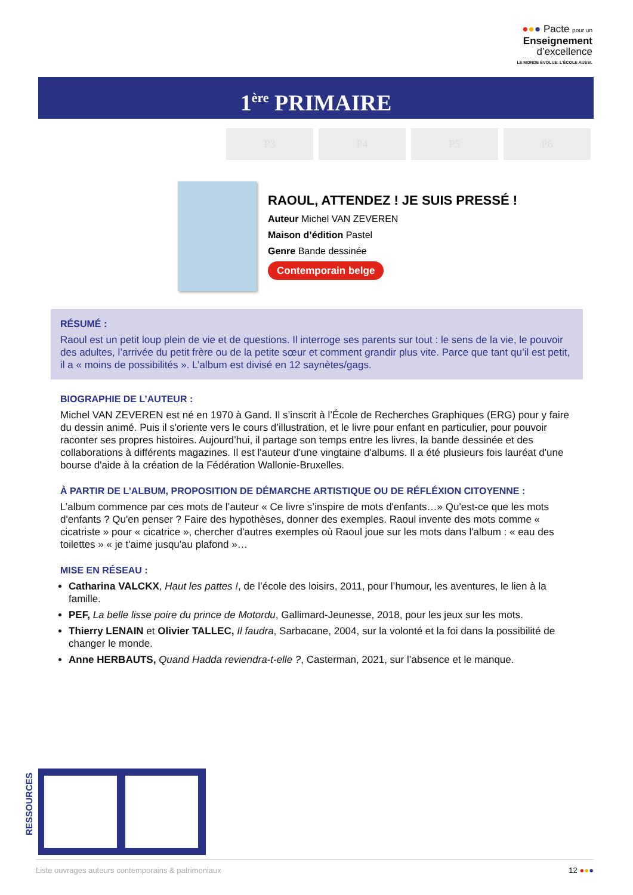●●● Pacte pour un
Enseignement
d’excellence
LE MONDE ÉVOLUE. L’ÉCOLE AUSSI.
1<sup>ère</sup> PRIMAIRE
P3 P4 P5 P6
RAOUL, ATTENDEZ ! JE SUIS PRESSÉ !
Auteur Michel VAN ZEVEREN
Maison d’édition Pastel
Genre Bande dessinée
Contemporain belge
RÉSUMÉ :
Raoul est un petit loup plein de vie et de questions. Il interroge ses parents sur tout : le sens de la vie, le pouvoir des adultes, l’arrivée du petit frère ou de la petite sœur et comment grandir plus vite. Parce que tant qu’il est petit, il a « moins de possibilités ». L’album est divisé en 12 saynètes/gags.
BIOGRAPHIE DE L’AUTEUR :
Michel VAN ZEVEREN est né en 1970 à Gand. Il s’inscrit à l’École de Recherches Graphiques (ERG) pour y faire du dessin animé. Puis il s'oriente vers le cours d’illustration, et le livre pour enfant en particulier, pour pouvoir raconter ses propres histoires. Aujourd’hui, il partage son temps entre les livres, la bande dessinée et des collaborations à différents magazines. Il est l'auteur d'une vingtaine d'albums. Il a été plusieurs fois lauréat d'une bourse d'aide à la création de la Fédération Wallonie-Bruxelles.
À PARTIR DE L’ALBUM, PROPOSITION DE DÉMARCHE ARTISTIQUE OU DE RÉFLÉXION CITOYENNE :
L’album commence par ces mots de l’auteur « Ce livre s’inspire de mots d'enfants…» Qu'est-ce que les mots d'enfants ? Qu'en penser ? Faire des hypothèses, donner des exemples. Raoul invente des mots comme « cicatriste » pour « cicatrice », chercher d'autres exemples où Raoul joue sur les mots dans l'album : « eau des toilettes » « je t'aime jusqu'au plafond »…
MISE EN RÉSEAU :
Catharina VALCKX, Haut les pattes !, de l’école des loisirs, 2011, pour l’humour, les aventures, le lien à la famille.
PEF, La belle lisse poire du prince de Motordu, Gallimard-Jeunesse, 2018, pour les jeux sur les mots.
Thierry LENAIN et Olivier TALLEC, Il faudra, Sarbacane, 2004, sur la volonté et la foi dans la possibilité de changer le monde.
Anne HERBAUTS, Quand Hadda reviendra-t-elle ?, Casterman, 2021, sur l’absence et le manque.
RESSOURCES
Liste ouvrages auteurs contemporains & patrimoniaux 12 ●●●